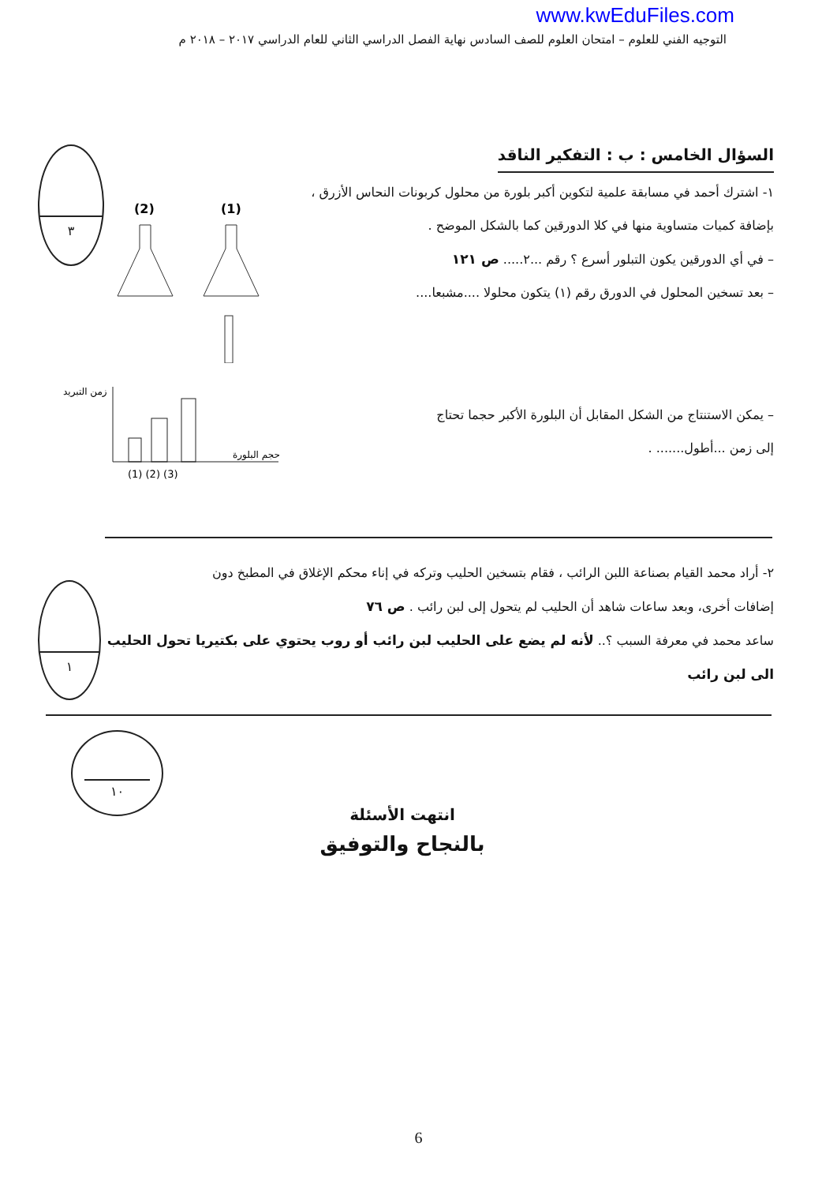www.kwEduFiles.com
التوجيه الفني للعلوم – امتحان العلوم للصف السادس نهاية الفصل الدراسي الثاني للعام الدراسي ٢٠١٧ – ٢٠١٨ م
السؤال الخامس : ب : التفكير الناقد
١- اشترك أحمد في مسابقة علمية لتكوين أكبر بلورة من محلول كربونات النحاس الأزرق ،
بإضافة كميات متساوية منها في كلا الدورقين كما بالشكل الموضح .
– في أي الدورقين يكون التبلور أسرع ؟ رقم ...٢..... ص ١٢١
– بعد تسخين المحلول في الدورق رقم (١) يتكون محلولا ....مشبعا....
(2)
(1)
٣
– يمكن الاستنتاج من الشكل المقابل أن البلورة الأكبر حجما تحتاج
إلى زمن ...أطول....... .
زمن التبريد
حجم البلورة
(1) (2) (3)
٢- أراد محمد القيام بصناعة اللبن الرائب ، فقام بتسخين الحليب وتركه في إناء محكم الإغلاق في المطبخ دون
إضافات أخرى، وبعد ساعات شاهد أن الحليب لم يتحول إلى لبن رائب . ص ٧٦
ساعد محمد في معرفة السبب ؟.. لأنه لم يضع على الحليب لبن رائب أو روب يحتوي على بكتيريا تحول الحليب الى لبن رائب
١
١٠
انتهت الأسئلة
بالنجاح والتوفيق
6